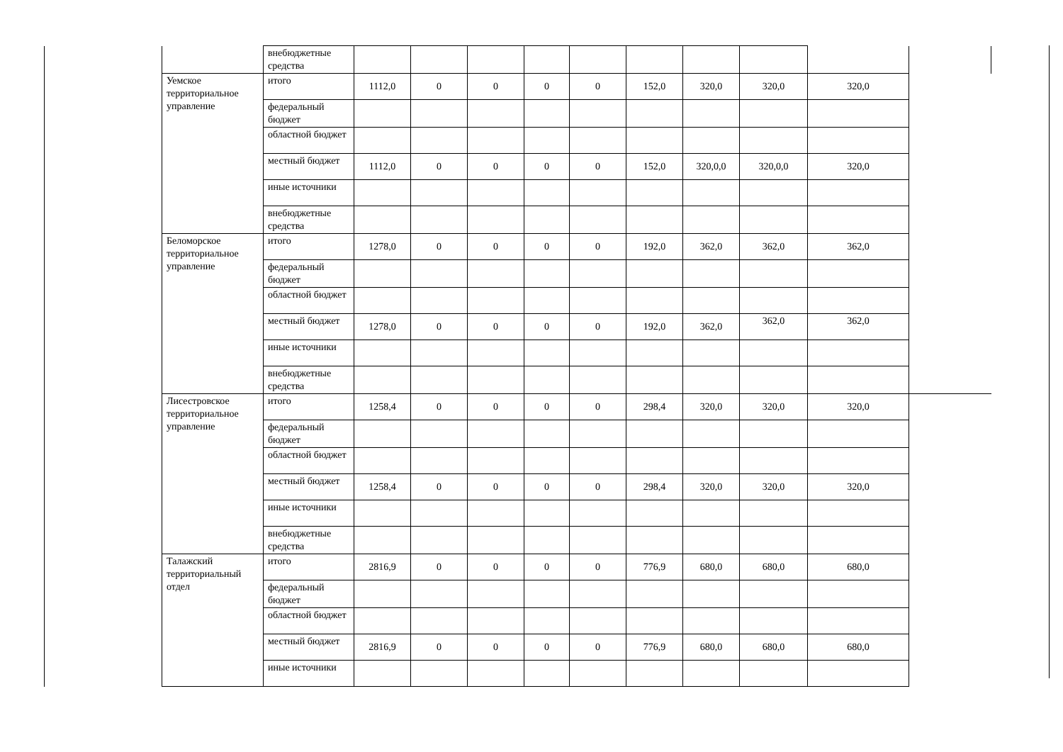| | | внебюджетные средства | | | | | | | | | | |
| | Уемское территориальное управление | итого | 1112,0 | 0 | 0 | 0 | 0 | 152,0 | 320,0 | 320,0 | 320,0 | |
| | | федеральный бюджет | | | | | | | | | | |
| | | областной бюджет | | | | | | | | | | |
| | | местный бюджет | 1112,0 | 0 | 0 | 0 | 0 | 152,0 | 320,0,0 | 320,0,0 | 320,0 | |
| | | иные источники | | | | | | | | | | |
| | | внебюджетные средства | | | | | | | | | | |
| | Беломорское территориальное управление | итого | 1278,0 | 0 | 0 | 0 | 0 | 192,0 | 362,0 | 362,0 | 362,0 | |
| | | федеральный бюджет | | | | | | | | | | |
| | | областной бюджет | | | | | | | | | | |
| | | местный бюджет | 1278,0 | 0 | 0 | 0 | 0 | 192,0 | 362,0 | 362,0 | 362,0 | |
| | | иные источники | | | | | | | | | | |
| | | внебюджетные средства | | | | | | | | | | |
| | Лисестровское территориальное управление | итого | 1258,4 | 0 | 0 | 0 | 0 | 298,4 | 320,0 | 320,0 | 320,0 | |
| | | федеральный бюджет | | | | | | | | | | |
| | | областной бюджет | | | | | | | | | | |
| | | местный бюджет | 1258,4 | 0 | 0 | 0 | 0 | 298,4 | 320,0 | 320,0 | 320,0 | |
| | | иные источники | | | | | | | | | | |
| | | внебюджетные средства | | | | | | | | | | |
| | Талажский территориальный отдел | итого | 2816,9 | 0 | 0 | 0 | 0 | 776,9 | 680,0 | 680,0 | 680,0 | |
| | | федеральный бюджет | | | | | | | | | | |
| | | областной бюджет | | | | | | | | | | |
| | | местный бюджет | 2816,9 | 0 | 0 | 0 | 0 | 776,9 | 680,0 | 680,0 | 680,0 | |
| | | иные источники | | | | | | | | | | |